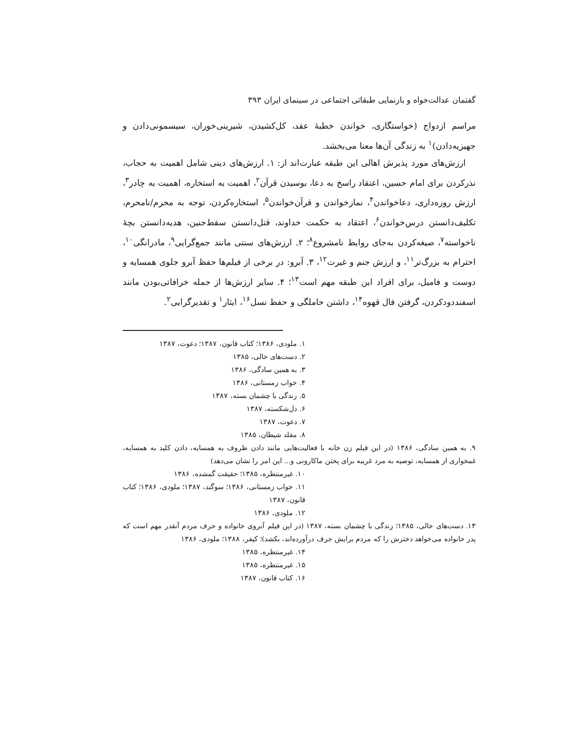گفتمان عدالت‌خواه و بازنمایی طبقاتی اجتماعی در سینمای ایران ۳۹۳
مراسم ازدواج (خواستگاری، خواندن خطبهٔ عقد، کل‌کشیدن، شیرینی‌خوران، سیسمونی‌دادن و جهیزیه‌دادن)<sup>۱</sup> به زندگی آن‌ها معنا می‌بخشد.
ارزش‌های مورد پذیرش اهالی این طبقه عبارت‌اند از: ۱. ارزش‌های دینی شامل اهمیت به حجاب، نذرکردن برای امام حسین، اعتقاد راسخ به دعا، بوسیدن قرآن<sup>۲</sup>، اهمیت به استخاره، اهمیت به چادر<sup>۳</sup>، ارزش روزه‌داری، دعاخواندن<sup>۴</sup>، نمازخواندن و قرآن‌خواندن<sup>۵</sup>، استخاره‌کردن، توجه به محرم/نامحرم، تکلیف‌دانستن درس‌خواندن<sup>۶</sup>، اعتقاد به حکمت خداوند، قتل‌دانستن سقط‌جنین، هدیه‌دانستن بچهٔ ناخواسته<sup>۷</sup>، صیغه‌کردن به‌جای روابط نامشروع<sup>۸</sup>؛ ۲. ارزش‌های سنتی مانند جمع‌گرایی<sup>۹</sup>، مادرانگی<sup>۱۰</sup>، احترام به بزرگ‌تر<sup>۱۱</sup>، و ارزش جنم و غیرت<sup>۱۲</sup>، ۳. آبرو: در برخی از فیلم‌ها حفظ آبرو جلوی همسایه و دوست و فامیل، برای افراد این طبقه مهم است<sup>۱۳</sup>؛ ۴. سایر ارزش‌ها از جمله خرافاتی‌بودن مانند اسفنددودکردن، گرفتن فال قهوه<sup>۱۴</sup>، داشتن حاملگی و حفظ نسل<sup>۱۶</sup>، ایثار<sup>۱</sup> و تقدیرگرایی<sup>۲</sup>.
۱. ملودی، ۱۳۸۶؛ کتاب قانون، ۱۳۸۷؛ دعوت، ۱۳۸۷
۲. دست‌های خالی، ۱۳۸۵
۳. به همین سادگی، ۱۳۸۶
۴. خواب زمستانی، ۱۳۸۶
۵. زندگی با چشمان بسته، ۱۳۸۷
۶. دل‌شکسته، ۱۳۸۷
۷. دعوت، ۱۳۸۷
۸. مقلد شیطان، ۱۳۸۵
۹. به همین سادگی، ۱۳۸۶ (در این فیلم زن خانه با فعالیت‌هایی مانند دادن ظروف به همسایه، دادن کلید به همسایه، غمخواری از همسایه، توصیه به مرد غریبه برای پختن ماکارونی و... این امر را نشان می‌دهد)
۱۰. غیرمنتظره، ۱۳۸۵؛ حقیقت گمشده، ۱۳۸۶
۱۱. خواب زمستانی، ۱۳۸۶؛ سوگند، ۱۳۸۷؛ ملودی، ۱۳۸۶؛ کتاب قانون، ۱۳۸۷
۱۲. ملودی، ۱۳۸۶
۱۳. دست‌های خالی، ۱۳۸۵؛ زندگی با چشمان بسته، ۱۳۸۷ (در این فیلم آبروی خانواده و حرف مردم آنقدر مهم است که پدر خانواده می‌خواهد دخترش را که مردم برایش حرف درآورده‌اند، بکشد)؛ کیفر، ۱۳۸۸؛ ملودی، ۱۳۸۶
۱۴. غیرمنتظره، ۱۳۸۵
۱۵. غیرمنتظره، ۱۳۸۵
۱۶. کتاب قانون، ۱۳۸۷